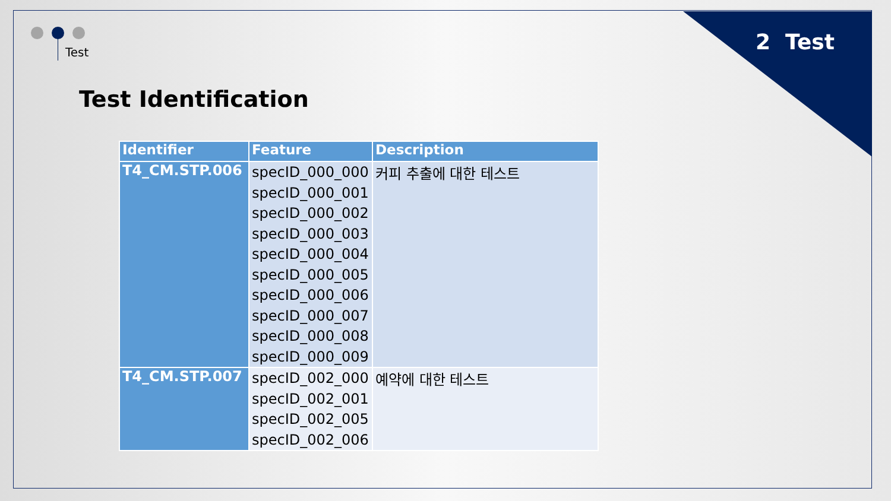Test 2 Test
Test Identification
| Identifier | Feature | Description |
| --- | --- | --- |
| T4_CM.STP.006 | specID_000_000 specID_000_001 specID_000_002 specID_000_003 specID_000_004 specID_000_005 specID_000_006 specID_000_007 specID_000_008 specID_000_009 | 커피 추출에 대한 테스트 |
| T4_CM.STP.007 | specID_002_000 specID_002_001 specID_002_005 specID_002_006 | 예약에 대한 테스트 |